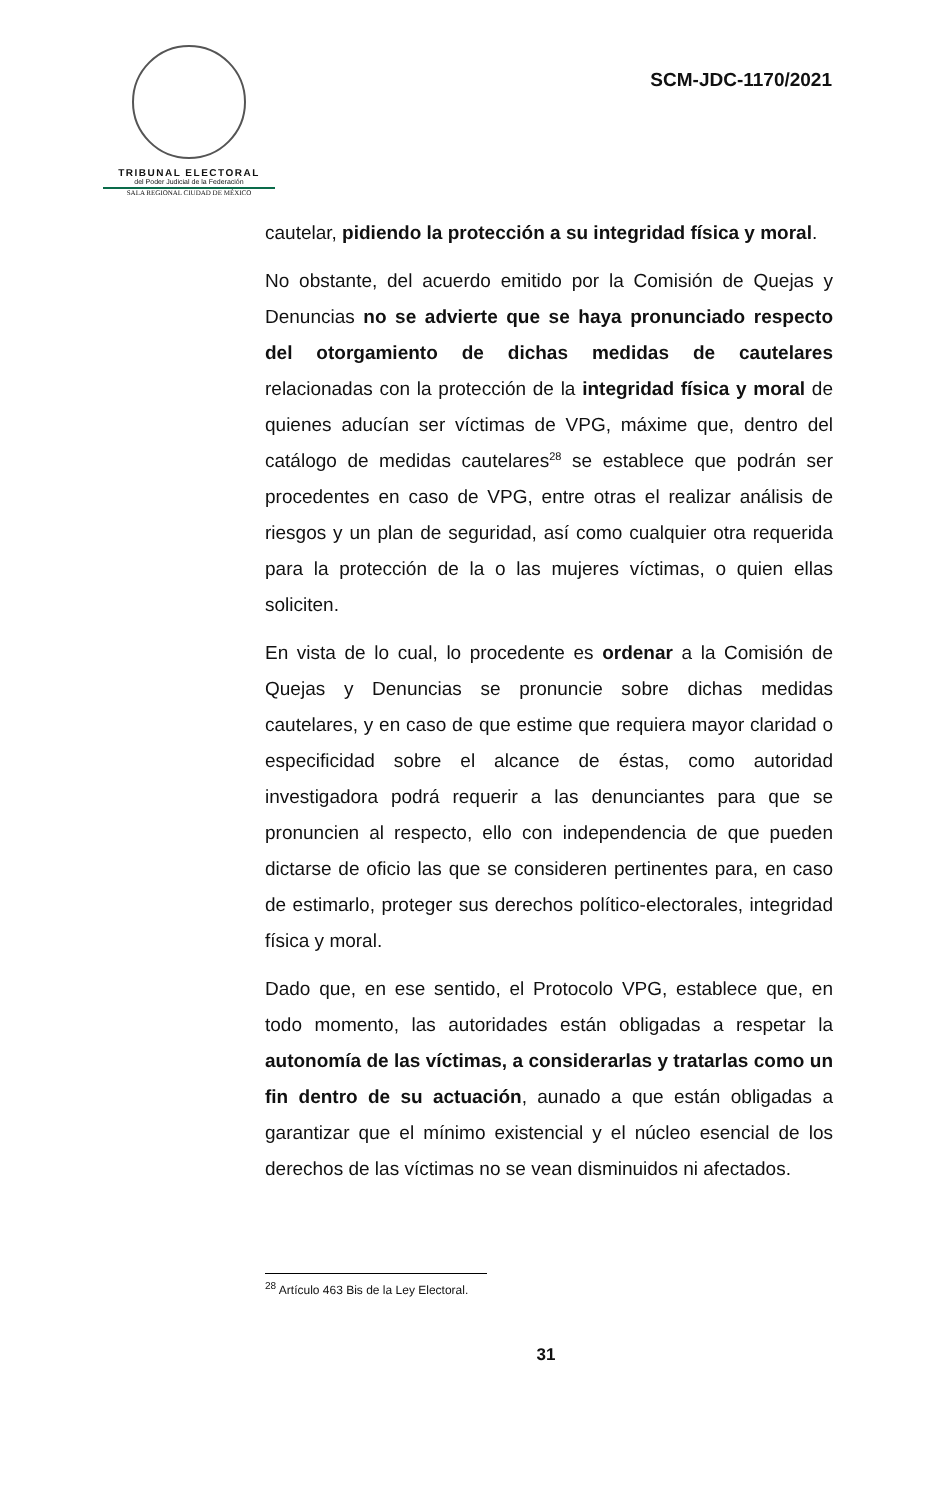TRIBUNAL ELECTORAL
del Poder Judicial de la Federación
SALA REGIONAL CIUDAD DE MÉXICO
SCM-JDC-1170/2021
cautelar, pidiendo la protección a su integridad física y moral.
No obstante, del acuerdo emitido por la Comisión de Quejas y Denuncias no se advierte que se haya pronunciado respecto del otorgamiento de dichas medidas de cautelares relacionadas con la protección de la integridad física y moral de quienes aducían ser víctimas de VPG, máxime que, dentro del catálogo de medidas cautelares<sup>28</sup> se establece que podrán ser procedentes en caso de VPG, entre otras el realizar análisis de riesgos y un plan de seguridad, así como cualquier otra requerida para la protección de la o las mujeres víctimas, o quien ellas soliciten.
En vista de lo cual, lo procedente es ordenar a la Comisión de Quejas y Denuncias se pronuncie sobre dichas medidas cautelares, y en caso de que estime que requiera mayor claridad o especificidad sobre el alcance de éstas, como autoridad investigadora podrá requerir a las denunciantes para que se pronuncien al respecto, ello con independencia de que pueden dictarse de oficio las que se consideren pertinentes para, en caso de estimarlo, proteger sus derechos político-electorales, integridad física y moral.
Dado que, en ese sentido, el Protocolo VPG, establece que, en todo momento, las autoridades están obligadas a respetar la autonomía de las víctimas, a considerarlas y tratarlas como un fin dentro de su actuación, aunado a que están obligadas a garantizar que el mínimo existencial y el núcleo esencial de los derechos de las víctimas no se vean disminuidos ni afectados.
<sup>28</sup> Artículo 463 Bis de la Ley Electoral.
31